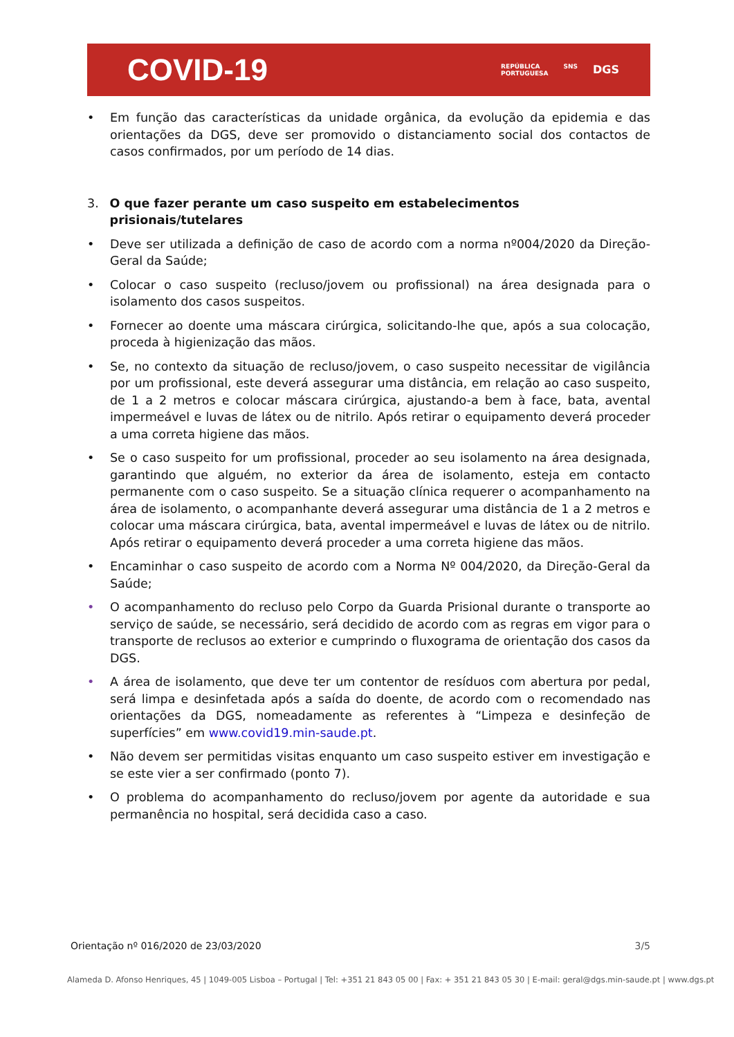COVID-19
REPÚBLICA
PORTUGUESA SNS DGS
• Em função das características da unidade orgânica, da evolução da epidemia e das orientações da DGS, deve ser promovido o distanciamento social dos contactos de casos confirmados, por um período de 14 dias.
3. O que fazer perante um caso suspeito em estabelecimentos prisionais/tutelares
• Deve ser utilizada a definição de caso de acordo com a norma nº004/2020 da Direção-Geral da Saúde;
• Colocar o caso suspeito (recluso/jovem ou profissional) na área designada para o isolamento dos casos suspeitos.
• Fornecer ao doente uma máscara cirúrgica, solicitando-lhe que, após a sua colocação, proceda à higienização das mãos.
• Se, no contexto da situação de recluso/jovem, o caso suspeito necessitar de vigilância por um profissional, este deverá assegurar uma distância, em relação ao caso suspeito, de 1 a 2 metros e colocar máscara cirúrgica, ajustando-a bem à face, bata, avental impermeável e luvas de látex ou de nitrilo. Após retirar o equipamento deverá proceder a uma correta higiene das mãos.
• Se o caso suspeito for um profissional, proceder ao seu isolamento na área designada, garantindo que alguém, no exterior da área de isolamento, esteja em contacto permanente com o caso suspeito. Se a situação clínica requerer o acompanhamento na área de isolamento, o acompanhante deverá assegurar uma distância de 1 a 2 metros e colocar uma máscara cirúrgica, bata, avental impermeável e luvas de látex ou de nitrilo. Após retirar o equipamento deverá proceder a uma correta higiene das mãos.
• Encaminhar o caso suspeito de acordo com a Norma Nº 004/2020, da Direção-Geral da Saúde;
• O acompanhamento do recluso pelo Corpo da Guarda Prisional durante o transporte ao serviço de saúde, se necessário, será decidido de acordo com as regras em vigor para o transporte de reclusos ao exterior e cumprindo o fluxograma de orientação dos casos da DGS.
• A área de isolamento, que deve ter um contentor de resíduos com abertura por pedal, será limpa e desinfetada após a saída do doente, de acordo com o recomendado nas orientações da DGS, nomeadamente as referentes à “Limpeza e desinfeção de superfícies” em www.covid19.min-saude.pt.
• Não devem ser permitidas visitas enquanto um caso suspeito estiver em investigação e se este vier a ser confirmado (ponto 7).
• O problema do acompanhamento do recluso/jovem por agente da autoridade e sua permanência no hospital, será decidida caso a caso.
Orientação nº 016/2020 de 23/03/2020 3/5
Alameda D. Afonso Henriques, 45 | 1049-005 Lisboa – Portugal | Tel: +351 21 843 05 00 | Fax: + 351 21 843 05 30 | E-mail: geral@dgs.min-saude.pt | www.dgs.pt